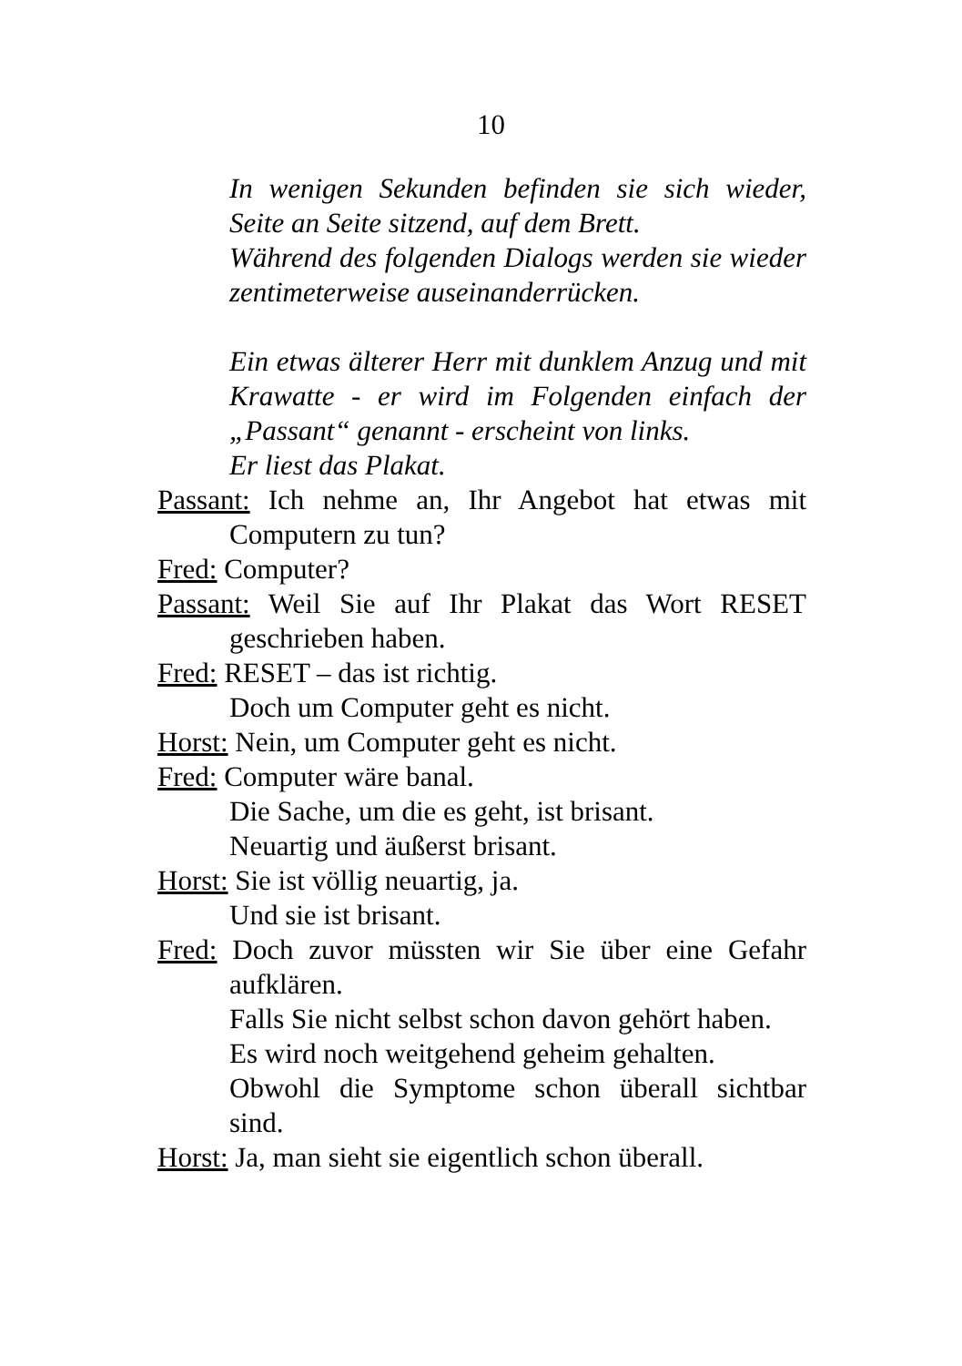10
In wenigen Sekunden befinden sie sich wieder, Seite an Seite sitzend, auf dem Brett.
Während des folgenden Dialogs werden sie wieder zentimeterweise auseinanderrücken.
Ein etwas älterer Herr mit dunklem Anzug und mit Krawatte - er wird im Folgenden einfach der „Passant“ genannt - erscheint von links.
Er liest das Plakat.
Passant: Ich nehme an, Ihr Angebot hat etwas mit Computern zu tun?
Fred: Computer?
Passant: Weil Sie auf Ihr Plakat das Wort RESET geschrieben haben.
Fred: RESET – das ist richtig.
Doch um Computer geht es nicht.
Horst: Nein, um Computer geht es nicht.
Fred: Computer wäre banal.
Die Sache, um die es geht, ist brisant.
Neuartig und äußerst brisant.
Horst: Sie ist völlig neuartig, ja.
Und sie ist brisant.
Fred: Doch zuvor müssten wir Sie über eine Gefahr aufklären.
Falls Sie nicht selbst schon davon gehört haben.
Es wird noch weitgehend geheim gehalten.
Obwohl die Symptome schon überall sichtbar sind.
Horst: Ja, man sieht sie eigentlich schon überall.